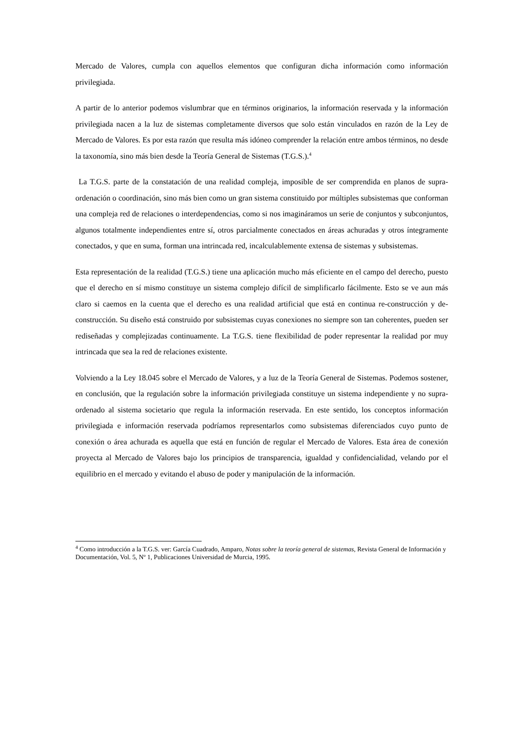Mercado de Valores, cumpla con aquellos elementos que configuran dicha información como información privilegiada.
A partir de lo anterior podemos vislumbrar que en términos originarios, la información reservada y la información privilegiada nacen a la luz de sistemas completamente diversos que solo están vinculados en razón de la Ley de Mercado de Valores. Es por esta razón que resulta más idóneo comprender la relación entre ambos términos, no desde la taxonomía, sino más bien desde la Teoría General de Sistemas (T.G.S.).<sup>4</sup>
La T.G.S. parte de la constatación de una realidad compleja, imposible de ser comprendida en planos de supra-ordenación o coordinación, sino más bien como un gran sistema constituido por múltiples subsistemas que conforman una compleja red de relaciones o interdependencias, como si nos imagináramos un serie de conjuntos y subconjuntos, algunos totalmente independientes entre sí, otros parcialmente conectados en áreas achuradas y otros íntegramente conectados, y que en suma, forman una intrincada red, incalculablemente extensa de sistemas y subsistemas.
Esta representación de la realidad (T.G.S.) tiene una aplicación mucho más eficiente en el campo del derecho, puesto que el derecho en sí mismo constituye un sistema complejo difícil de simplificarlo fácilmente. Esto se ve aun más claro si caemos en la cuenta que el derecho es una realidad artificial que está en continua re-construcción y de-construcción. Su diseño está construido por subsistemas cuyas conexiones no siempre son tan coherentes, pueden ser rediseñadas y complejizadas continuamente. La T.G.S. tiene flexibilidad de poder representar la realidad por muy intrincada que sea la red de relaciones existente.
Volviendo a la Ley 18.045 sobre el Mercado de Valores, y a luz de la Teoría General de Sistemas. Podemos sostener, en conclusión, que la regulación sobre la información privilegiada constituye un sistema independiente y no supra-ordenado al sistema societario que regula la información reservada. En este sentido, los conceptos información privilegiada e información reservada podríamos representarlos como subsistemas diferenciados cuyo punto de conexión o área achurada es aquella que está en función de regular el Mercado de Valores. Esta área de conexión proyecta al Mercado de Valores bajo los principios de transparencia, igualdad y confidencialidad, velando por el equilibrio en el mercado y evitando el abuso de poder y manipulación de la información.
<sup>4</sup> Como introducción a la T.G.S. ver: García Cuadrado, Amparo, Notas sobre la teoría general de sistemas, Revista General de Información y Documentación, Vol. 5, Nº 1, Publicaciones Universidad de Murcia, 1995.